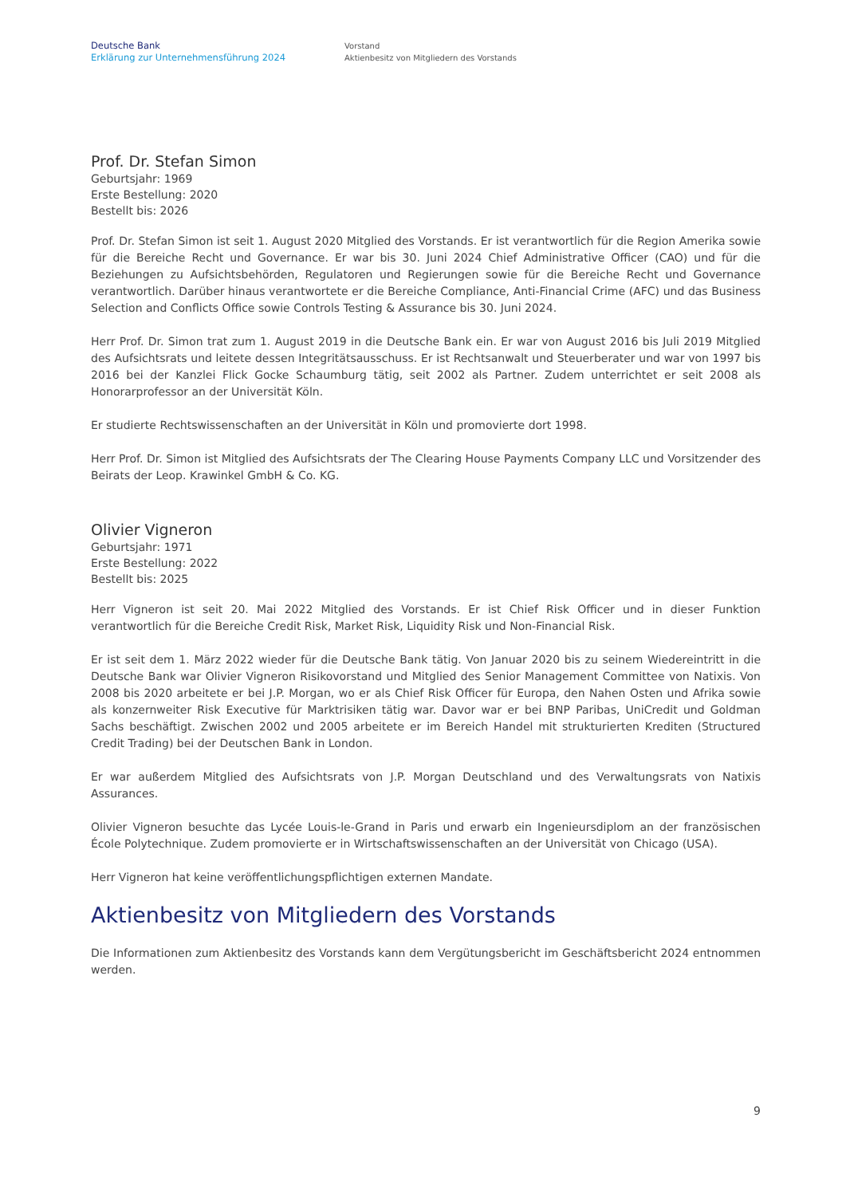Deutsche Bank
Erklärung zur Unternehmensführung 2024
Vorstand
Aktienbesitz von Mitgliedern des Vorstands
Prof. Dr. Stefan Simon
Geburtsjahr: 1969
Erste Bestellung: 2020
Bestellt bis: 2026
Prof. Dr. Stefan Simon ist seit 1. August 2020 Mitglied des Vorstands. Er ist verantwortlich für die Region Amerika sowie für die Bereiche Recht und Governance. Er war bis 30. Juni 2024 Chief Administrative Officer (CAO) und für die Beziehungen zu Aufsichtsbehörden, Regulatoren und Regierungen sowie für die Bereiche Recht und Governance verantwortlich. Darüber hinaus verantwortete er die Bereiche Compliance, Anti-Financial Crime (AFC) und das Business Selection and Conflicts Office sowie Controls Testing & Assurance bis 30. Juni 2024.
Herr Prof. Dr. Simon trat zum 1. August 2019 in die Deutsche Bank ein. Er war von August 2016 bis Juli 2019 Mitglied des Aufsichtsrats und leitete dessen Integritätsausschuss. Er ist Rechtsanwalt und Steuerberater und war von 1997 bis 2016 bei der Kanzlei Flick Gocke Schaumburg tätig, seit 2002 als Partner. Zudem unterrichtet er seit 2008 als Honorarprofessor an der Universität Köln.
Er studierte Rechtswissenschaften an der Universität in Köln und promovierte dort 1998.
Herr Prof. Dr. Simon ist Mitglied des Aufsichtsrats der The Clearing House Payments Company LLC und Vorsitzender des Beirats der Leop. Krawinkel GmbH & Co. KG.
Olivier Vigneron
Geburtsjahr: 1971
Erste Bestellung: 2022
Bestellt bis: 2025
Herr Vigneron ist seit 20. Mai 2022 Mitglied des Vorstands. Er ist Chief Risk Officer und in dieser Funktion verantwortlich für die Bereiche Credit Risk, Market Risk, Liquidity Risk und Non-Financial Risk.
Er ist seit dem 1. März 2022 wieder für die Deutsche Bank tätig. Von Januar 2020 bis zu seinem Wiedereintritt in die Deutsche Bank war Olivier Vigneron Risikovorstand und Mitglied des Senior Management Committee von Natixis. Von 2008 bis 2020 arbeitete er bei J.P. Morgan, wo er als Chief Risk Officer für Europa, den Nahen Osten und Afrika sowie als konzernweiter Risk Executive für Marktrisiken tätig war. Davor war er bei BNP Paribas, UniCredit und Goldman Sachs beschäftigt. Zwischen 2002 und 2005 arbeitete er im Bereich Handel mit strukturierten Krediten (Structured Credit Trading) bei der Deutschen Bank in London.
Er war außerdem Mitglied des Aufsichtsrats von J.P. Morgan Deutschland und des Verwaltungsrats von Natixis Assurances.
Olivier Vigneron besuchte das Lycée Louis-le-Grand in Paris und erwarb ein Ingenieursdiplom an der französischen École Polytechnique. Zudem promovierte er in Wirtschaftswissenschaften an der Universität von Chicago (USA).
Herr Vigneron hat keine veröffentlichungspflichtigen externen Mandate.
Aktienbesitz von Mitgliedern des Vorstands
Die Informationen zum Aktienbesitz des Vorstands kann dem Vergütungsbericht im Geschäftsbericht 2024 entnommen werden.
9